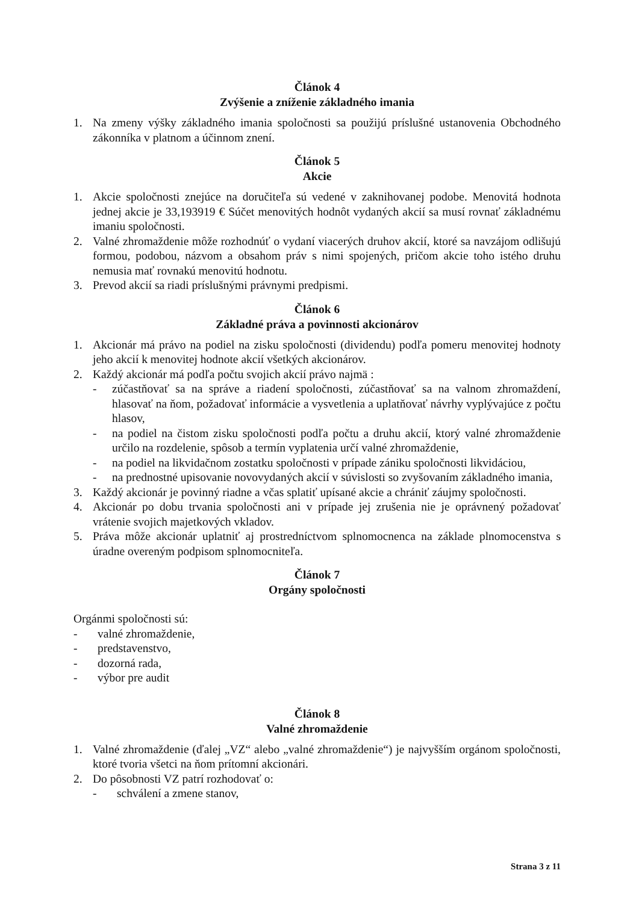Článok 4
Zvýšenie a zníženie základného imania
1. Na zmeny výšky základného imania spoločnosti sa použijú príslušné ustanovenia Obchodného zákonníka v platnom a účinnom znení.
Článok 5
Akcie
1. Akcie spoločnosti znejúce na doručiteľa sú vedené v zaknihovanej podobe. Menovitá hodnota jednej akcie je 33,193919 € Súčet menovitých hodnôt vydaných akcií sa musí rovnať základnému imaniu spoločnosti.
2. Valné zhromaždenie môže rozhodnúť o vydaní viacerých druhov akcií, ktoré sa navzájom odlišujú formou, podobou, názvom a obsahom práv s nimi spojených, pričom akcie toho istého druhu nemusia mať rovnakú menovitú hodnotu.
3. Prevod akcií sa riadi príslušnými právnymi predpismi.
Článok 6
Základné práva a povinnosti akcionárov
1. Akcionár má právo na podiel na zisku spoločnosti (dividendu) podľa pomeru menovitej hodnoty jeho akcií k menovitej hodnote akcií všetkých akcionárov.
2. Každý akcionár má podľa počtu svojich akcií právo najmä :
- zúčastňovať sa na správe a riadení spoločnosti, zúčastňovať sa na valnom zhromaždení, hlasovať na ňom, požadovať informácie a vysvetlenia a uplatňovať návrhy vyplývajúce z počtu hlasov,
- na podiel na čistom zisku spoločnosti podľa počtu a druhu akcií, ktorý valné zhromaždenie určilo na rozdelenie, spôsob a termín vyplatenia určí valné zhromaždenie,
- na podiel na likvidačnom zostatku spoločnosti v prípade zániku spoločnosti likvidáciou,
- na prednostné upisovanie novovydaných akcií v súvislosti so zvyšovaním základného imania,
3. Každý akcionár je povinný riadne a včas splatiť upísané akcie a chrániť záujmy spoločnosti.
4. Akcionár po dobu trvania spoločnosti ani v prípade jej zrušenia nie je oprávnený požadovať vrátenie svojich majetkových vkladov.
5. Práva môže akcionár uplatniť aj prostredníctvom splnomocnenca na základe plnomocenstva s úradne overeným podpisom splnomocniteľa.
Článok 7
Orgány spoločnosti
Orgánmi spoločnosti sú:
- valné zhromaždenie,
- predstavenstvo,
- dozorná rada,
- výbor pre audit
Článok 8
Valné zhromaždenie
1. Valné zhromaždenie (ďalej „VZ“ alebo „valné zhromaždenie“) je najvyšším orgánom spoločnosti, ktoré tvoria všetci na ňom prítomní akcionári.
2. Do pôsobnosti VZ patrí rozhodovať o:
- schválení a zmene stanov,
Strana 3 z 11